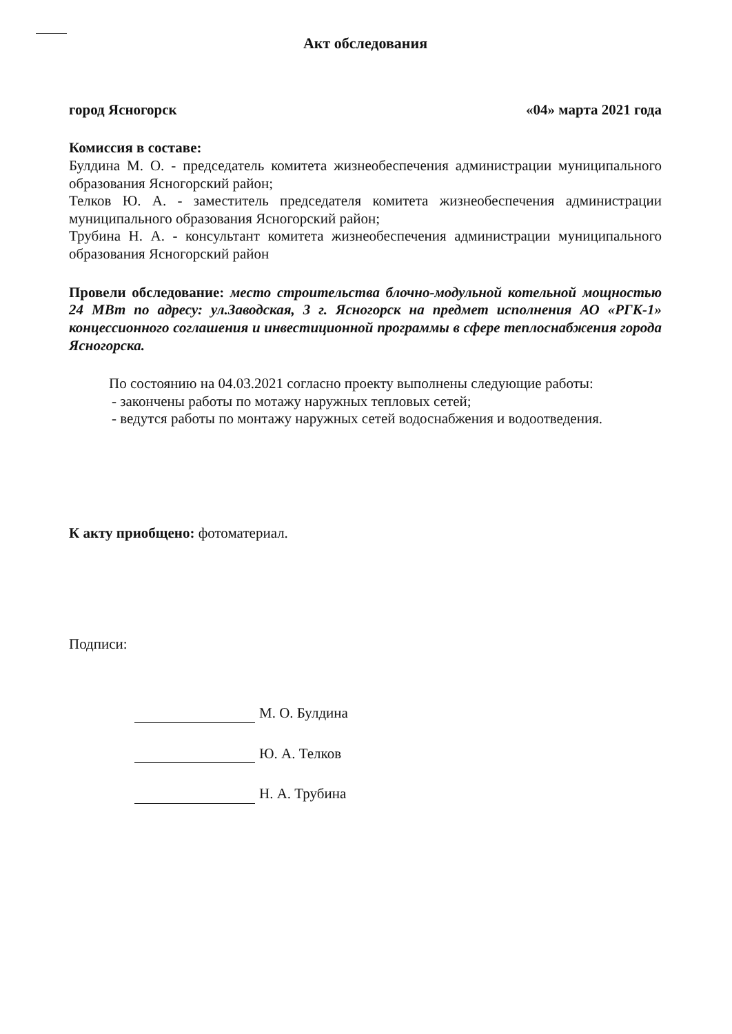Акт обследования
город Ясногорск «04» марта 2021 года
Комиссия в составе:
Булдина М. О. - председатель комитета жизнеобеспечения администрации муниципального образования Ясногорский район;
Телков Ю. А. - заместитель председателя комитета жизнеобеспечения администрации муниципального образования Ясногорский район;
Трубина Н. А. - консультант комитета жизнеобеспечения администрации муниципального образования Ясногорский район
Провели обследование: место строительства блочно-модульной котельной мощностью 24 МВт по адресу: ул.Заводская, 3 г. Ясногорск на предмет исполнения АО «РГК-1» концессионного соглашения и инвестиционной программы в сфере теплоснабжения города Ясногорска.
По состоянию на 04.03.2021 согласно проекту выполнены следующие работы:
- закончены работы по мотажу наружных тепловых сетей;
- ведутся работы по монтажу наружных сетей водоснабжения и водоотведения.
К акту приобщено: фотоматериал.
Подписи:
М. О. Булдина
Ю. А. Телков
Н. А. Трубина